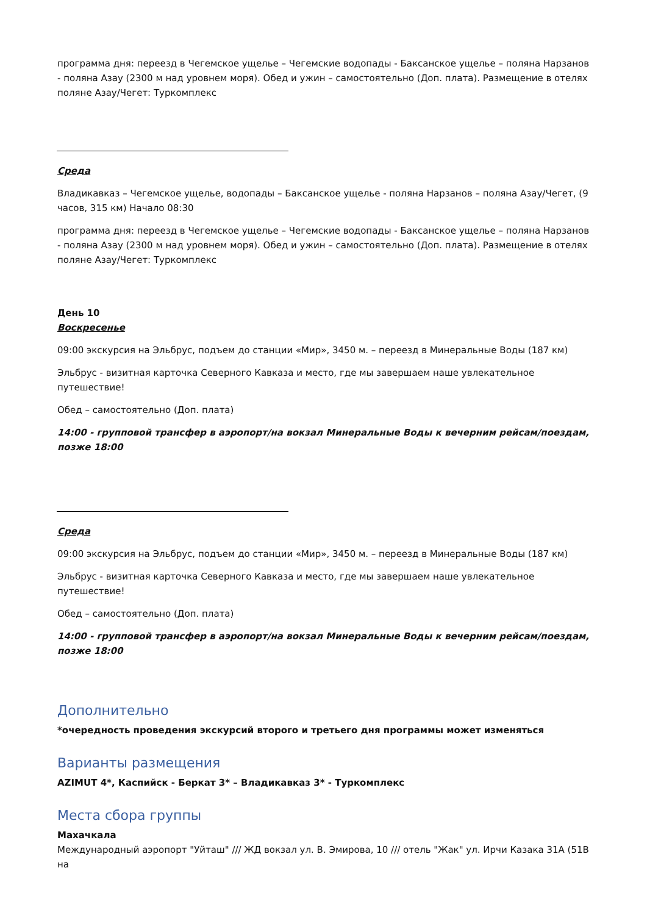программа дня: переезд в Чегемское ущелье – Чегемские водопады - Баксанское ущелье – поляна Нарзанов - поляна Азау (2300 м над уровнем моря). Обед и ужин – самостоятельно (Доп. плата). Размещение в отелях поляне Азау/Чегет: Туркомплекс
Среда
Владикавказ – Чегемское ущелье, водопады – Баксанское ущелье - поляна Нарзанов – поляна Азау/Чегет, (9 часов, 315 км) Начало 08:30
программа дня: переезд в Чегемское ущелье – Чегемские водопады - Баксанское ущелье – поляна Нарзанов - поляна Азау (2300 м над уровнем моря). Обед и ужин – самостоятельно (Доп. плата). Размещение в отелях поляне Азау/Чегет: Туркомплекс
День 10
Воскресенье
09:00 экскурсия на Эльбрус, подъем до станции «Мир», 3450 м. – переезд в Минеральные Воды (187 км)
Эльбрус - визитная карточка Северного Кавказа и место, где мы завершаем наше увлекательное путешествие!
Обед – самостоятельно (Доп. плата)
14:00 - групповой трансфер в аэропорт/на вокзал Минеральные Воды к вечерним рейсам/поездам, позже 18:00
Среда
09:00 экскурсия на Эльбрус, подъем до станции «Мир», 3450 м. – переезд в Минеральные Воды (187 км)
Эльбрус - визитная карточка Северного Кавказа и место, где мы завершаем наше увлекательное путешествие!
Обед – самостоятельно (Доп. плата)
14:00 - групповой трансфер в аэропорт/на вокзал Минеральные Воды к вечерним рейсам/поездам, позже 18:00
Дополнительно
*очередность проведения экскурсий второго и третьего дня программы может изменяться
Варианты размещения
AZIMUT 4*, Каспийск - Беркат 3* – Владикавказ 3* - Туркомплекс
Места сбора группы
Махачкала
Международный аэропорт "Уйташ" /// ЖД вокзал ул. В. Эмирова, 10 /// отель "Жак" ул. Ирчи Казака 31А (51В на